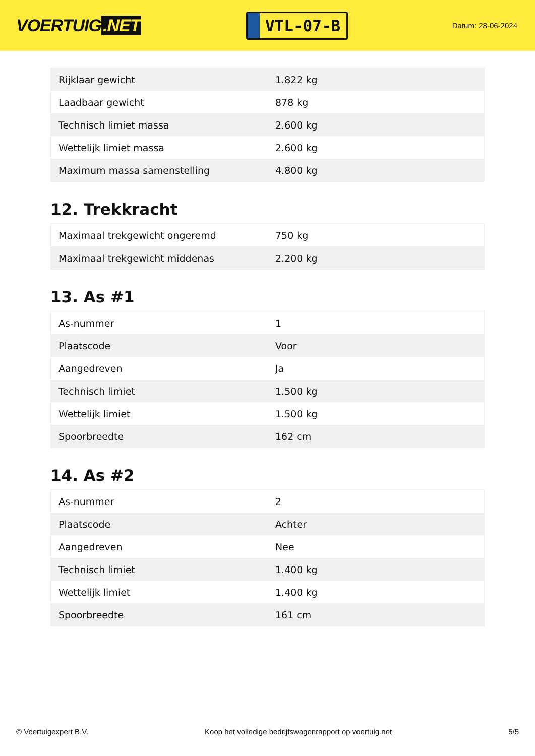VOERTUIG.NET
VTL-07-B
Datum: 28-06-2024
| Rijklaar gewicht | 1.822 kg |
| Laadbaar gewicht | 878 kg |
| Technisch limiet massa | 2.600 kg |
| Wettelijk limiet massa | 2.600 kg |
| Maximum massa samenstelling | 4.800 kg |
12. Trekkracht
| Maximaal trekgewicht ongeremd | 750 kg |
| Maximaal trekgewicht middenas | 2.200 kg |
13. As #1
| As-nummer | 1 |
| Plaatscode | Voor |
| Aangedreven | Ja |
| Technisch limiet | 1.500 kg |
| Wettelijk limiet | 1.500 kg |
| Spoorbreedte | 162 cm |
14. As #2
| As-nummer | 2 |
| Plaatscode | Achter |
| Aangedreven | Nee |
| Technisch limiet | 1.400 kg |
| Wettelijk limiet | 1.400 kg |
| Spoorbreedte | 161 cm |
© Voertuigexpert B.V. Koop het volledige bedrijfswagenrapport op voertuig.net 5/5